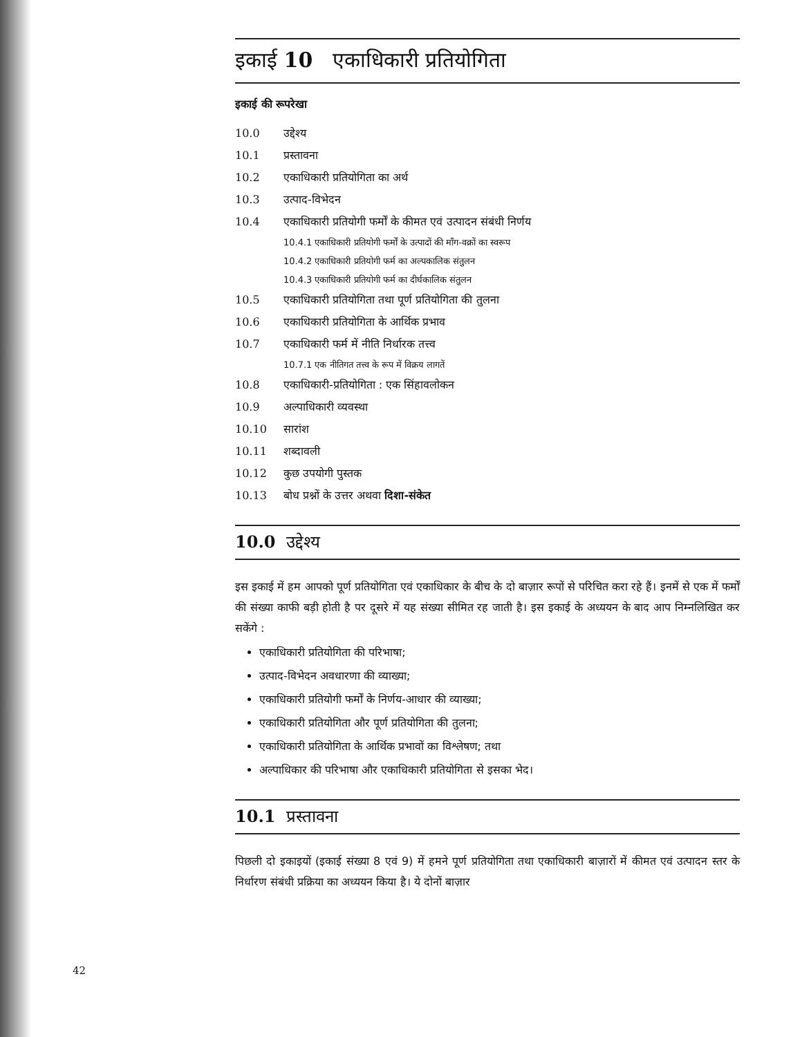इकाई 10 एकाधिकारी प्रतियोगिता
इकाई की रूपरेखा
10.0 उद्देश्य
10.1 प्रस्तावना
10.2 एकाधिकारी प्रतियोगिता का अर्थ
10.3 उत्पाद-विभेदन
10.4 एकाधिकारी प्रतियोगी फर्मों के कीमत एवं उत्पादन संबंधी निर्णय
10.4.1 एकाधिकारी प्रतियोगी फर्मों के उत्पादों की माँग-वक्रों का स्वरूप
10.4.2 एकाधिकारी प्रतियोगी फर्म का अल्पकालिक संतुलन
10.4.3 एकाधिकारी प्रतियोगी फर्म का दीर्घकालिक संतुलन
10.5 एकाधिकारी प्रतियोगिता तथा पूर्ण प्रतियोगिता की तुलना
10.6 एकाधिकारी प्रतियोगिता के आर्थिक प्रभाव
10.7 एकाधिकारी फर्म में नीति निर्धारक तत्त्व
10.7.1 एक नीतिगत तत्त्व के रूप में विक्रय लागतें
10.8 एकाधिकारी-प्रतियोगिता : एक सिंहावलोकन
10.9 अल्पाधिकारी व्यवस्था
10.10 सारांश
10.11 शब्दावली
10.12 कुछ उपयोगी पुस्तक
10.13 बोध प्रश्नों के उत्तर अथवा दिशा-संकेत
10.0 उद्देश्य
इस इकाई में हम आपको पूर्ण प्रतियोगिता एवं एकाधिकार के बीच के दो बाज़ार रूपों से परिचित करा रहे हैं। इनमें से एक में फर्मों की संख्या काफी बड़ी होती है पर दूसरे में यह संख्या सीमित रह जाती है। इस इकाई के अध्ययन के बाद आप निम्नलिखित कर सकेंगे :
एकाधिकारी प्रतियोगिता की परिभाषा;
उत्पाद-विभेदन अवधारणा की व्याख्या;
एकाधिकारी प्रतियोगी फर्मों के निर्णय-आधार की व्याख्या;
एकाधिकारी प्रतियोगिता और पूर्ण प्रतियोगिता की तुलना;
एकाधिकारी प्रतियोगिता के आर्थिक प्रभावों का विश्लेषण; तथा
अल्पाधिकार की परिभाषा और एकाधिकारी प्रतियोगिता से इसका भेद।
10.1 प्रस्तावना
पिछली दो इकाइयों (इकाई संख्या 8 एवं 9) में हमने पूर्ण प्रतियोगिता तथा एकाधिकारी बाज़ारों में कीमत एवं उत्पादन स्तर के निर्धारण संबंधी प्रक्रिया का अध्ययन किया है। ये दोनों बाज़ार
42